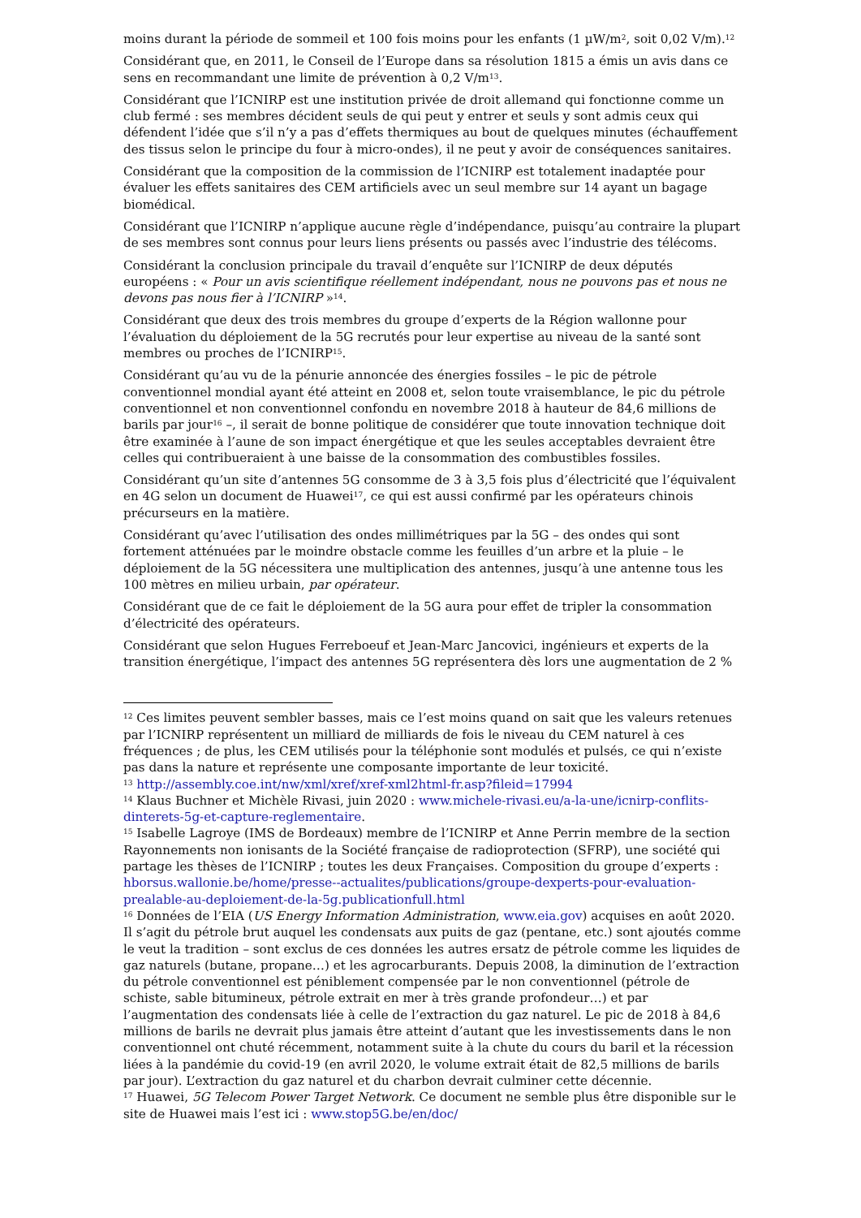moins durant la période de sommeil et 100 fois moins pour les enfants (1 µW/m<sup>2</sup>, soit 0,02 V/m).<sup>12</sup>
Considérant que, en 2011, le Conseil de l’Europe dans sa résolution 1815 a émis un avis dans ce sens en recommandant une limite de prévention à 0,2 V/m<sup>13</sup>.
Considérant que l’ICNIRP est une institution privée de droit allemand qui fonctionne comme un club fermé : ses membres décident seuls de qui peut y entrer et seuls y sont admis ceux qui défendent l’idée que s’il n’y a pas d’effets thermiques au bout de quelques minutes (échauffement des tissus selon le principe du four à micro-ondes), il ne peut y avoir de conséquences sanitaires.
Considérant que la composition de la commission de l’ICNIRP est totalement inadaptée pour évaluer les effets sanitaires des CEM artificiels avec un seul membre sur 14 ayant un bagage biomédical.
Considérant que l’ICNIRP n’applique aucune règle d’indépendance, puisqu’au contraire la plupart de ses membres sont connus pour leurs liens présents ou passés avec l’industrie des télécoms.
Considérant la conclusion principale du travail d’enquête sur l’ICNIRP de deux députés européens : « Pour un avis scientifique réellement indépendant, nous ne pouvons pas et nous ne devons pas nous fier à l’ICNIRP »<sup>14</sup>.
Considérant que deux des trois membres du groupe d’experts de la Région wallonne pour l’évaluation du déploiement de la 5G recrutés pour leur expertise au niveau de la santé sont membres ou proches de l’ICNIRP<sup>15</sup>.
Considérant qu’au vu de la pénurie annoncée des énergies fossiles – le pic de pétrole conventionnel mondial ayant été atteint en 2008 et, selon toute vraisemblance, le pic du pétrole conventionnel et non conventionnel confondu en novembre 2018 à hauteur de 84,6 millions de barils par jour<sup>16</sup> –, il serait de bonne politique de considérer que toute innovation technique doit être examinée à l’aune de son impact énergétique et que les seules acceptables devraient être celles qui contribueraient à une baisse de la consommation des combustibles fossiles.
Considérant qu’un site d’antennes 5G consomme de 3 à 3,5 fois plus d’électricité que l’équivalent en 4G selon un document de Huawei<sup>17</sup>, ce qui est aussi confirmé par les opérateurs chinois précurseurs en la matière.
Considérant qu’avec l’utilisation des ondes millimétriques par la 5G – des ondes qui sont fortement atténuées par le moindre obstacle comme les feuilles d’un arbre et la pluie – le déploiement de la 5G nécessitera une multiplication des antennes, jusqu’à une antenne tous les 100 mètres en milieu urbain, par opérateur.
Considérant que de ce fait le déploiement de la 5G aura pour effet de tripler la consommation d’électricité des opérateurs.
Considérant que selon Hugues Ferreboeuf et Jean-Marc Jancovici, ingénieurs et experts de la transition énergétique, l’impact des antennes 5G représentera dès lors une augmentation de 2 %
<sup>12</sup> Ces limites peuvent sembler basses, mais ce l’est moins quand on sait que les valeurs retenues par l’ICNIRP représentent un milliard de milliards de fois le niveau du CEM naturel à ces fréquences ; de plus, les CEM utilisés pour la téléphonie sont modulés et pulsés, ce qui n’existe pas dans la nature et représente une composante importante de leur toxicité.
<sup>13</sup> http://assembly.coe.int/nw/xml/xref/xref-xml2html-fr.asp?fileid=17994
<sup>14</sup> Klaus Buchner et Michèle Rivasi, juin 2020 : www.michele-rivasi.eu/a-la-une/icnirp-conflits-dinterets-5g-et-capture-reglementaire.
<sup>15</sup> Isabelle Lagroye (IMS de Bordeaux) membre de l’ICNIRP et Anne Perrin membre de la section Rayonnements non ionisants de la Société française de radioprotection (SFRP), une société qui partage les thèses de l’ICNIRP ; toutes les deux Françaises. Composition du groupe d’experts : hborsus.wallonie.be/home/presse--actualites/publications/groupe-dexperts-pour-evaluation-prealable-au-deploiement-de-la-5g.publicationfull.html
<sup>16</sup> Données de l’EIA (US Energy Information Administration, www.eia.gov) acquises en août 2020. Il s’agit du pétrole brut auquel les condensats aux puits de gaz (pentane, etc.) sont ajoutés comme le veut la tradition – sont exclus de ces données les autres ersatz de pétrole comme les liquides de gaz naturels (butane, propane…) et les agrocarburants. Depuis 2008, la diminution de l’extraction du pétrole conventionnel est péniblement compensée par le non conventionnel (pétrole de schiste, sable bitumineux, pétrole extrait en mer à très grande profondeur…) et par l’augmentation des condensats liée à celle de l’extraction du gaz naturel. Le pic de 2018 à 84,6 millions de barils ne devrait plus jamais être atteint d’autant que les investissements dans le non conventionnel ont chuté récemment, notamment suite à la chute du cours du baril et la récession liées à la pandémie du covid-19 (en avril 2020, le volume extrait était de 82,5 millions de barils par jour). L’extraction du gaz naturel et du charbon devrait culminer cette décennie.
<sup>17</sup> Huawei, 5G Telecom Power Target Network. Ce document ne semble plus être disponible sur le site de Huawei mais l’est ici : www.stop5G.be/en/doc/